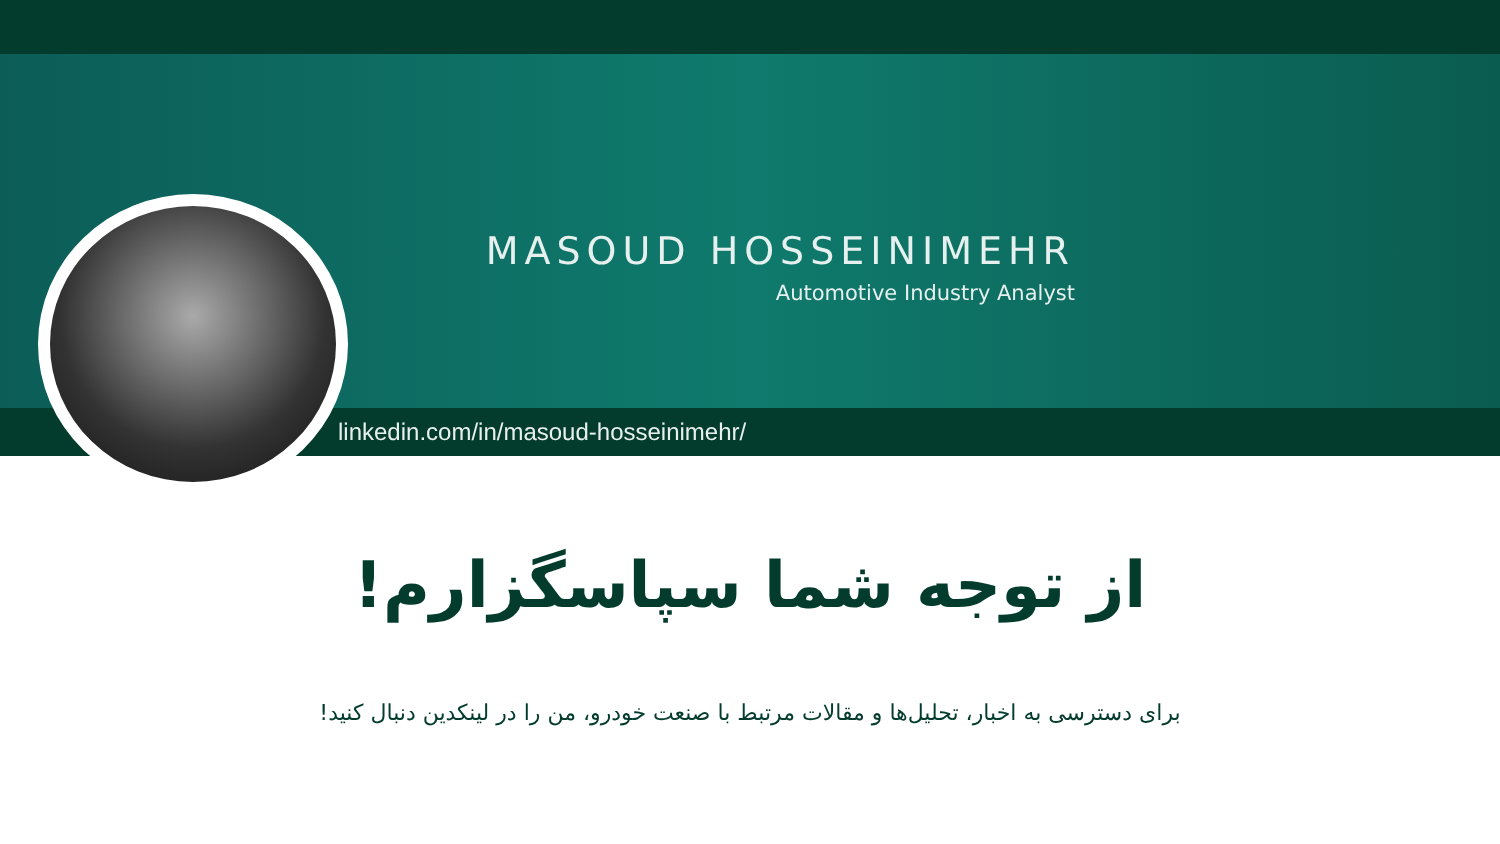MASOUD HOSSEINIMEHR
Automotive Industry Analyst
linkedin.com/in/masoud-hosseinimehr/
از توجه شما سپاسگزارم!
برای دسترسی به اخبار، تحلیل‌ها و مقالات مرتبط با صنعت خودرو، من را در لینکدین دنبال کنید!